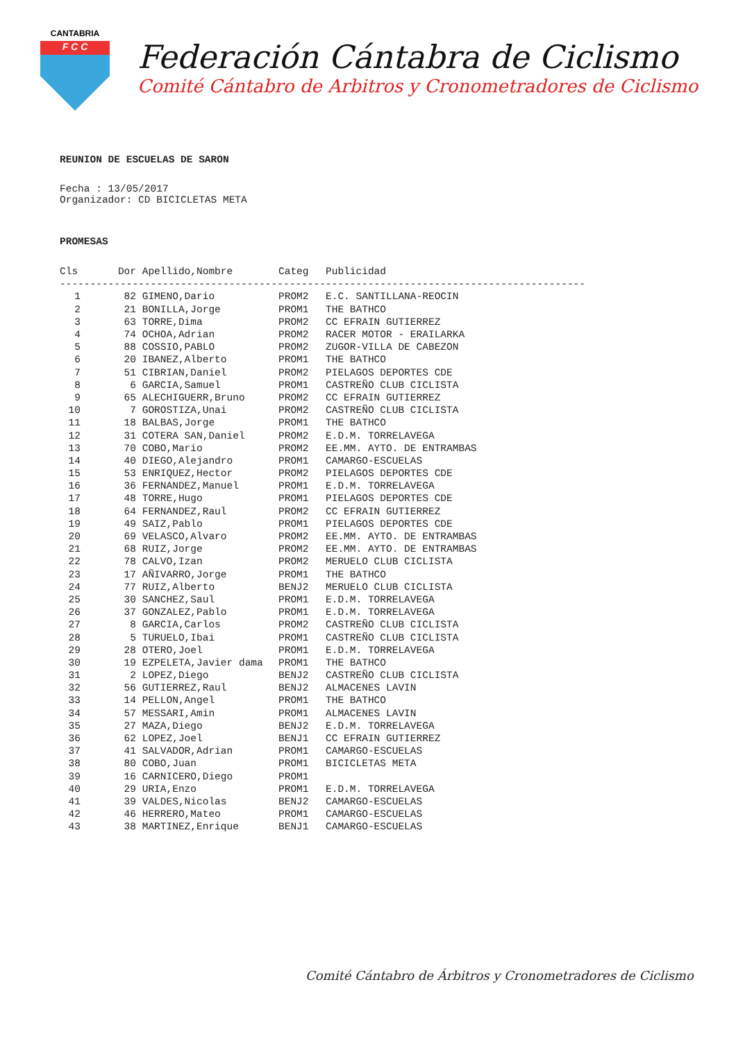CANTABRIA
F C C
Federación Cántabra de Ciclismo
Comité Cántabro de Arbitros y Cronometradores de Ciclismo
REUNION DE ESCUELAS DE SARON
Fecha : 13/05/2017
Organizador: CD BICICLETAS META
PROMESAS
| Cls | Dor | Apellido,Nombre | Categ | Publicidad |
| --- | --- | --- | --- | --- |
| --------------------------------------------------------------------------------------- | | | | |
| 1 | 82 | GIMENO,Dario | PROM2 | E.C. SANTILLANA-REOCIN |
| 2 | 21 | BONILLA,Jorge | PROM1 | THE BATHCO |
| 3 | 63 | TORRE,Dima | PROM2 | CC EFRAIN GUTIERREZ |
| 4 | 74 | OCHOA,Adrian | PROM2 | RACER MOTOR - ERAILARKA |
| 5 | 88 | COSSIO,PABLO | PROM2 | ZUGOR-VILLA DE CABEZON |
| 6 | 20 | IBANEZ,Alberto | PROM1 | THE BATHCO |
| 7 | 51 | CIBRIAN,Daniel | PROM2 | PIELAGOS DEPORTES CDE |
| 8 | 6 | GARCIA,Samuel | PROM1 | CASTREÑO CLUB CICLISTA |
| 9 | 65 | ALECHIGUERR,Bruno | PROM2 | CC EFRAIN GUTIERREZ |
| 10 | 7 | GOROSTIZA,Unai | PROM2 | CASTREÑO CLUB CICLISTA |
| 11 | 18 | BALBAS,Jorge | PROM1 | THE BATHCO |
| 12 | 31 | COTERA SAN,Daniel | PROM2 | E.D.M. TORRELAVEGA |
| 13 | 70 | COBO,Mario | PROM2 | EE.MM. AYTO. DE ENTRAMBAS |
| 14 | 40 | DIEGO,Alejandro | PROM1 | CAMARGO-ESCUELAS |
| 15 | 53 | ENRIQUEZ,Hector | PROM2 | PIELAGOS DEPORTES CDE |
| 16 | 36 | FERNANDEZ,Manuel | PROM1 | E.D.M. TORRELAVEGA |
| 17 | 48 | TORRE,Hugo | PROM1 | PIELAGOS DEPORTES CDE |
| 18 | 64 | FERNANDEZ,Raul | PROM2 | CC EFRAIN GUTIERREZ |
| 19 | 49 | SAIZ,Pablo | PROM1 | PIELAGOS DEPORTES CDE |
| 20 | 69 | VELASCO,Alvaro | PROM2 | EE.MM. AYTO. DE ENTRAMBAS |
| 21 | 68 | RUIZ,Jorge | PROM2 | EE.MM. AYTO. DE ENTRAMBAS |
| 22 | 78 | CALVO,Izan | PROM2 | MERUELO CLUB CICLISTA |
| 23 | 17 | AÑIVARRO,Jorge | PROM1 | THE BATHCO |
| 24 | 77 | RUIZ,Alberto | BENJ2 | MERUELO CLUB CICLISTA |
| 25 | 30 | SANCHEZ,Saul | PROM1 | E.D.M. TORRELAVEGA |
| 26 | 37 | GONZALEZ,Pablo | PROM1 | E.D.M. TORRELAVEGA |
| 27 | 8 | GARCIA,Carlos | PROM2 | CASTREÑO CLUB CICLISTA |
| 28 | 5 | TURUELO,Ibai | PROM1 | CASTREÑO CLUB CICLISTA |
| 29 | 28 | OTERO,Joel | PROM1 | E.D.M. TORRELAVEGA |
| 30 | 19 | EZPELETA,Javier dama | PROM1 | THE BATHCO |
| 31 | 2 | LOPEZ,Diego | BENJ2 | CASTREÑO CLUB CICLISTA |
| 32 | 56 | GUTIERREZ,Raul | BENJ2 | ALMACENES LAVIN |
| 33 | 14 | PELLON,Angel | PROM1 | THE BATHCO |
| 34 | 57 | MESSARI,Amin | PROM1 | ALMACENES LAVIN |
| 35 | 27 | MAZA,Diego | BENJ2 | E.D.M. TORRELAVEGA |
| 36 | 62 | LOPEZ,Joel | BENJ1 | CC EFRAIN GUTIERREZ |
| 37 | 41 | SALVADOR,Adrian | PROM1 | CAMARGO-ESCUELAS |
| 38 | 80 | COBO,Juan | PROM1 | BICICLETAS META |
| 39 | 16 | CARNICERO,Diego | PROM1 | |
| 40 | 29 | URIA,Enzo | PROM1 | E.D.M. TORRELAVEGA |
| 41 | 39 | VALDES,Nicolas | BENJ2 | CAMARGO-ESCUELAS |
| 42 | 46 | HERRERO,Mateo | PROM1 | CAMARGO-ESCUELAS |
| 43 | 38 | MARTINEZ,Enrique | BENJ1 | CAMARGO-ESCUELAS |
Comité Cántabro de Árbitros y Cronometradores de Ciclismo